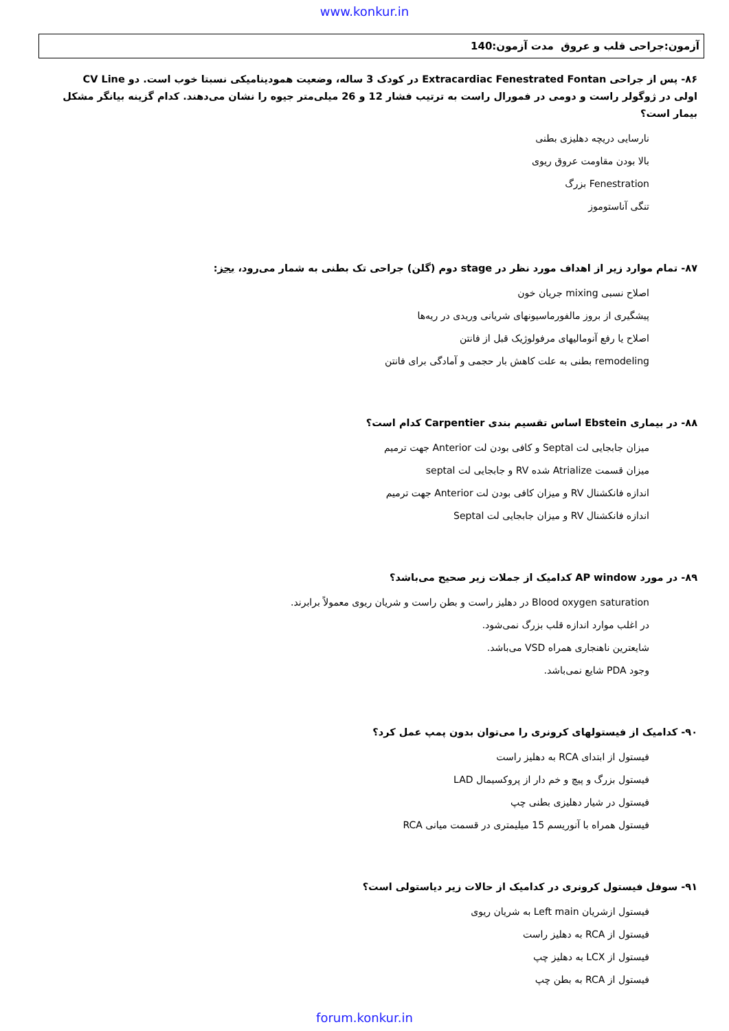www.konkur.in
آزمون:جراحی قلب و عروق مدت آزمون:140
۸۶- پس از جراحی Extracardiac Fenestrated Fontan در کودک 3 ساله، وضعیت همودینامیکی نسبتا خوب است. دو CV Line اولی در ژوگولر راست و دومی در فمورال راست به ترتیب فشار 12 و 26 میلی‌متر جیوه را نشان می‌دهند. کدام گزینه بیانگر مشکل بیمار است؟
نارسایی دریچه دهلیزی بطنی
بالا بودن مقاومت عروق ریوی
Fenestration بزرگ
تنگی آناستوموز
۸۷- تمام موارد زیر از اهداف مورد نظر در stage دوم (گلن) جراحی تک بطنی به شمار می‌رود، بجز:
اصلاح نسبی mixing جریان خون
پیشگیری از بروز مالفورماسیونهای شریانی وریدی در ریه‌ها
اصلاح یا رفع آنومالیهای مرفولوژیک قبل از فانتن
remodeling بطنی به علت کاهش بار حجمی و آمادگی برای فانتن
۸۸- در بیماری Ebstein اساس تقسیم بندی Carpentier کدام است؟
میزان جابجایی لت Septal و کافی بودن لت Anterior جهت ترمیم
میزان قسمت Atrialize شده RV و جابجایی لت septal
اندازه فانکشنال RV و میزان کافی بودن لت Anterior جهت ترمیم
اندازه فانکشنال RV و میزان جابجایی لت Septal
۸۹- در مورد AP window کدامیک از جملات زیر صحیح می‌باشد؟
Blood oxygen saturation در دهلیز راست و بطن راست و شریان ریوی معمولاً برابرند.
در اغلب موارد اندازه قلب بزرگ نمی‌شود.
شایعترین ناهنجاری همراه VSD می‌باشد.
وجود PDA شایع نمی‌باشد.
۹۰- کدامیک از فیستولهای کرونری را می‌توان بدون پمپ عمل کرد؟
فیستول از ابتدای RCA به دهلیز راست
فیستول بزرگ و پیچ و خم دار از پروکسیمال LAD
فیستول در شیار دهلیزی بطنی چپ
فیستول همراه با آنوریسم 15 میلیمتری در قسمت میانی RCA
۹۱- سوفل فیستول کرونری در کدامیک از حالات زیر دیاستولی است؟
فیستول ازشریان Left main به شریان ریوی
فیستول از RCA به دهلیز راست
فیستول از LCX به دهلیز چپ
فیستول از RCA به بطن چپ
forum.konkur.in